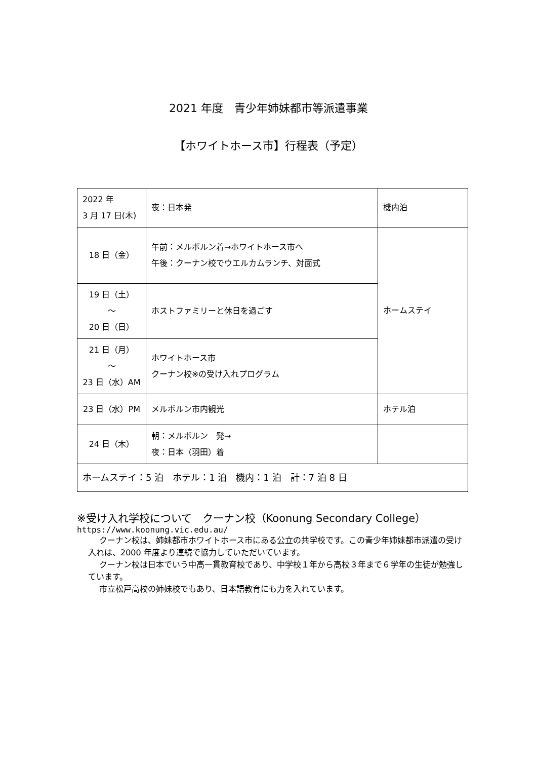2021 年度　青少年姉妹都市等派遣事業
【ホワイトホース市】行程表（予定）
| 2022 年 3 月 17 日(木) | 夜：日本発 | 機内泊 |
| 18 日（金） | 午前：メルボルン着→ホワイトホース市へ 午後：クーナン校でウエルカムランチ、対面式 | ホームステイ |
| 19 日（土） ～ 20 日（日） | ホストファミリーと休日を過ごす | |
| 21 日（月） ～ 23 日（水）AM | ホワイトホース市 クーナン校※の受け入れプログラム | |
| 23 日（水）PM | メルボルン市内観光 | ホテル泊 |
| 24 日（木） | 朝：メルボルン 発→ 夜：日本（羽田）着 | |
| ホームステイ：5 泊 ホテル：1 泊 機内：1 泊 計：7 泊 8 日 | | |
※受け入れ学校について　クーナン校（Koonung Secondary College）
https://www.koonung.vic.edu.au/
クーナン校は、姉妹都市ホワイトホース市にある公立の共学校です。この青少年姉妹都市派遣の受け入れは、2000 年度より連続で協力していただいています。
クーナン校は日本でいう中高一貫教育校であり、中学校１年から高校３年まで６学年の生徒が勉強しています。
市立松戸高校の姉妹校でもあり、日本語教育にも力を入れています。